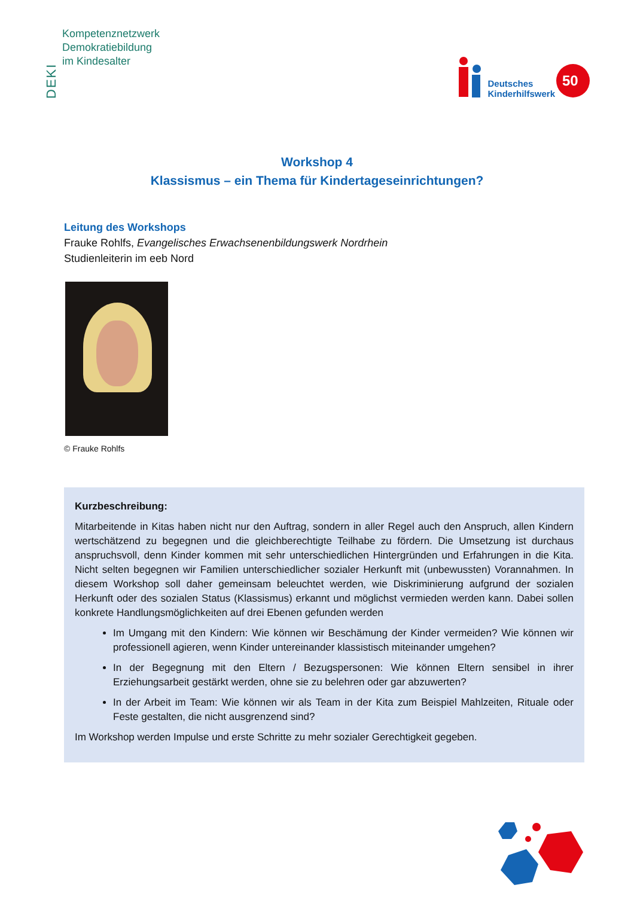DEKI
Kompetenznetzwerk
Demokratiebildung
im Kindesalter
Deutsches
Kinderhilfswerk
50
Workshop 4
Klassismus – ein Thema für Kindertageseinrichtungen?
Leitung des Workshops
Frauke Rohlfs, Evangelisches Erwachsenenbildungswerk Nordrhein
Studienleiterin im eeb Nord
© Frauke Rohlfs
Kurzbeschreibung:
Mitarbeitende in Kitas haben nicht nur den Auftrag, sondern in aller Regel auch den Anspruch, allen Kindern wertschätzend zu begegnen und die gleichberechtigte Teilhabe zu fördern. Die Umsetzung ist durchaus anspruchsvoll, denn Kinder kommen mit sehr unterschiedlichen Hintergründen und Erfahrungen in die Kita. Nicht selten begegnen wir Familien unterschiedlicher sozialer Herkunft mit (unbewussten) Vorannahmen. In diesem Workshop soll daher gemeinsam beleuchtet werden, wie Diskriminierung aufgrund der sozialen Herkunft oder des sozialen Status (Klassismus) erkannt und möglichst vermieden werden kann. Dabei sollen konkrete Handlungsmöglichkeiten auf drei Ebenen gefunden werden
Im Umgang mit den Kindern: Wie können wir Beschämung der Kinder vermeiden? Wie können wir professionell agieren, wenn Kinder untereinander klassistisch miteinander umgehen?
In der Begegnung mit den Eltern / Bezugspersonen: Wie können Eltern sensibel in ihrer Erziehungsarbeit gestärkt werden, ohne sie zu belehren oder gar abzuwerten?
In der Arbeit im Team: Wie können wir als Team in der Kita zum Beispiel Mahlzeiten, Rituale oder Feste gestalten, die nicht ausgrenzend sind?
Im Workshop werden Impulse und erste Schritte zu mehr sozialer Gerechtigkeit gegeben.